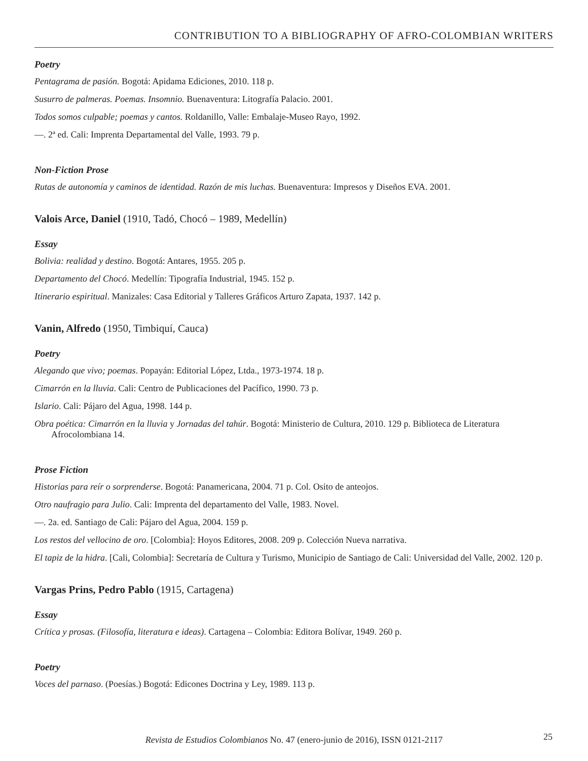CONTRIBUTION TO A BIBLIOGRAPHY OF AFRO-COLOMBIAN WRITERS
Poetry
Pentagrama de pasión. Bogotá: Apidama Ediciones, 2010. 118 p.
Susurro de palmeras. Poemas. Insomnio. Buenaventura: Litografía Palacio. 2001.
Todos somos culpable; poemas y cantos. Roldanillo, Valle: Embalaje-Museo Rayo, 1992.
—. 2ª ed. Cali: Imprenta Departamental del Valle, 1993. 79 p.
Non-Fiction Prose
Rutas de autonomía y caminos de identidad. Razón de mis luchas. Buenaventura: Impresos y Diseños EVA. 2001.
Valois Arce, Daniel (1910, Tadó, Chocó – 1989, Medellín)
Essay
Bolivia: realidad y destino. Bogotá: Antares, 1955. 205 p.
Departamento del Chocó. Medellín: Tipografía Industrial, 1945. 152 p.
Itinerario espiritual. Manizales: Casa Editorial y Talleres Gráficos Arturo Zapata, 1937. 142 p.
Vanin, Alfredo (1950, Timbiquí, Cauca)
Poetry
Alegando que vivo; poemas. Popayán: Editorial López, Ltda., 1973-1974. 18 p.
Cimarrón en la lluvia. Cali: Centro de Publicaciones del Pacífico, 1990. 73 p.
Islario. Cali: Pájaro del Agua, 1998. 144 p.
Obra poética: Cimarrón en la lluvia y Jornadas del tahúr. Bogotá: Ministerio de Cultura, 2010. 129 p. Biblioteca de Literatura Afrocolombiana 14.
Prose Fiction
Historias para reír o sorprenderse. Bogotá: Panamericana, 2004. 71 p. Col. Osito de anteojos.
Otro naufragio para Julio. Cali: Imprenta del departamento del Valle, 1983. Novel.
—. 2a. ed. Santiago de Cali: Pájaro del Agua, 2004. 159 p.
Los restos del vellocino de oro. [Colombia]: Hoyos Editores, 2008. 209 p. Colección Nueva narrativa.
El tapiz de la hidra. [Cali, Colombia]: Secretaría de Cultura y Turismo, Municipio de Santiago de Cali: Universidad del Valle, 2002. 120 p.
Vargas Prins, Pedro Pablo (1915, Cartagena)
Essay
Crítica y prosas. (Filosofía, literatura e ideas). Cartagena – Colombia: Editora Bolívar, 1949. 260 p.
Poetry
Voces del parnaso. (Poesías.) Bogotá: Edicones Doctrina y Ley, 1989. 113 p.
Revista de Estudios Colombianos No. 47 (enero-junio de 2016), ISSN 0121-2117 25